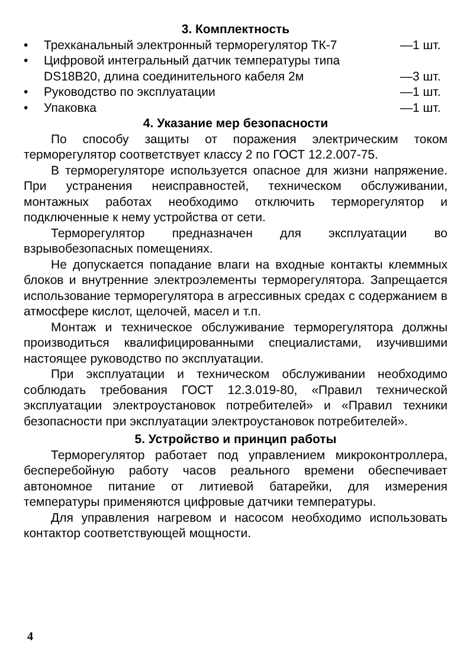3. Комплектность
• Трехканальный электронный терморегулятор ТК-7 —1 шт.
• Цифровой интегральный датчик температуры типа
DS18B20, длина соединительного кабеля 2м
—3 шт.
• Руководство по эксплуатации —1 шт.
• Упаковка —1 шт.
4. Указание мер безопасности
По способу защиты от поражения электрическим током терморегулятор соответствует классу 2 по ГОСТ 12.2.007-75.
В терморегуляторе используется опасное для жизни напряжение. При устранения неисправностей, техническом обслуживании, монтажных работах необходимо отключить терморегулятор и подключенные к нему устройства от сети.
Терморегулятор предназначен для эксплуатации во взрывобезопасных помещениях.
Не допускается попадание влаги на входные контакты клеммных блоков и внутренние электроэлементы терморегулятора. Запрещается использование терморегулятора в агрессивных средах с содержанием в атмосфере кислот, щелочей, масел и т.п.
Монтаж и техническое обслуживание терморегулятора должны производиться квалифицированными специалистами, изучившими настоящее руководство по эксплуатации.
При эксплуатации и техническом обслуживании необходимо соблюдать требования ГОСТ 12.3.019-80, «Правил технической эксплуатации электроустановок потребителей» и «Правил техники безопасности при эксплуатации электроустановок потребителей».
5. Устройство и принцип работы
Терморегулятор работает под управлением микроконтроллера, бесперебойную работу часов реального времени обеспечивает автономное питание от литиевой батарейки, для измерения температуры применяются цифровые датчики температуры.
Для управления нагревом и насосом необходимо использовать контактор соответствующей мощности.
4